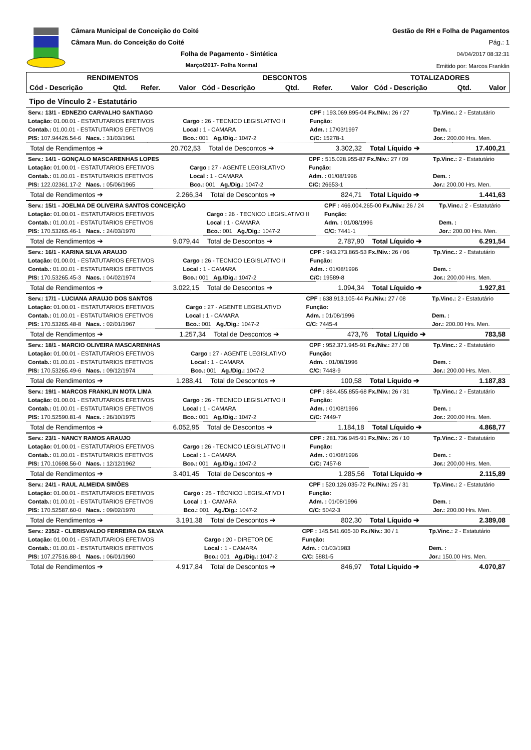Câmara Municipal de Conceição do Coité
Câmara Mun. do Conceição do Coité
Folha de Pagamento - Sintética
Março/2017- Folha Normal
Gestão de RH e Folha de Pagamentos
Pág.: 1
04/04/2017 08:32:31
Emitido por: Marcos Franklin
| RENDIMENTOS | | | | DESCONTOS | | | | TOTALIZADORES | | |
| --- | --- | --- | --- | --- | --- | --- | --- | --- | --- | --- |
| Cód - Descrição | Qtd. | Refer. | Valor | Cód - Descrição | Qtd. | Refer. | Valor | Cód - Descrição | Qtd. | Valor |
Tipo de Vínculo 2 - Estatutário
| Serv.: 13/1 - EDNEZIO CARVALHO SANTIAGO | | CPF : 193.069.895-04 Fx./Niv.: 26 / 27 | Tp.Vinc.: 2 - Estatutário |
| Lotação: 01.00.01 - ESTATUTARIOS EFETIVOS | Cargo : 26 - TECNICO LEGISLATIVO II | Função: | |
| Contab.: 01.00.01 - ESTATUTARIOS EFETIVOS | Local : 1 - CAMARA | Adm. : 17/03/1997 | Dem. : |
| PIS: 107.94426.54-6 Nacs. : 31/03/1961 | Bco.: 001 Ag./Dig.: 1047-2 | C/C: 15278-1 | Jor.: 200.00 Hrs. Men. |
| Total de Rendimentos ➔ | 20.702,53 | Total de Descontos ➔ | 3.302,32 | Total Líquido ➔ | 17.400,21 |
| Serv.: 14/1 - GONÇALO MASCARENHAS LOPES | | CPF : 515.028.955-87 Fx./Niv.: 27 / 09 | Tp.Vinc.: 2 - Estatutário |
| Lotação: 01.00.01 - ESTATUTARIOS EFETIVOS | Cargo : 27 - AGENTE LEGISLATIVO | Função: | |
| Contab.: 01.00.01 - ESTATUTARIOS EFETIVOS | Local : 1 - CAMARA | Adm. : 01/08/1996 | Dem. : |
| PIS: 122.02361.17-2 Nacs. : 05/06/1965 | Bco.: 001 Ag./Dig.: 1047-2 | C/C: 26653-1 | Jor.: 200.00 Hrs. Men. |
| Total de Rendimentos ➔ | 2.266,34 | Total de Descontos ➔ | 824,71 | Total Líquido ➔ | 1.441,63 |
| Serv.: 15/1 - JOELMA DE OLIVEIRA SANTOS CONCEIÇÃO | | CPF : 466.004.265-00 Fx./Niv.: 26 / 24 | Tp.Vinc.: 2 - Estatutário |
| Lotação: 01.00.01 - ESTATUTARIOS EFETIVOS | Cargo : 26 - TECNICO LEGISLATIVO II | Função: | |
| Contab.: 01.00.01 - ESTATUTARIOS EFETIVOS | Local : 1 - CAMARA | Adm. : 01/08/1996 | Dem. : |
| PIS: 170.53265.46-1 Nacs. : 24/03/1970 | Bco.: 001 Ag./Dig.: 1047-2 | C/C: 7441-1 | Jor.: 200.00 Hrs. Men. |
| Total de Rendimentos ➔ | 9.079,44 | Total de Descontos ➔ | 2.787,90 | Total Líquido ➔ | 6.291,54 |
| Serv.: 16/1 - KARINA SILVA ARAUJO | | CPF : 943.273.865-53 Fx./Niv.: 26 / 06 | Tp.Vinc.: 2 - Estatutário |
| Lotação: 01.00.01 - ESTATUTARIOS EFETIVOS | Cargo : 26 - TECNICO LEGISLATIVO II | Função: | |
| Contab.: 01.00.01 - ESTATUTARIOS EFETIVOS | Local : 1 - CAMARA | Adm. : 01/08/1996 | Dem. : |
| PIS: 170.53265.45-3 Nacs. : 04/02/1974 | Bco.: 001 Ag./Dig.: 1047-2 | C/C: 19589-8 | Jor.: 200.00 Hrs. Men. |
| Total de Rendimentos ➔ | 3.022,15 | Total de Descontos ➔ | 1.094,34 | Total Líquido ➔ | 1.927,81 |
| Serv.: 17/1 - LUCIANA ARAUJO DOS SANTOS | | CPF : 638.913.105-44 Fx./Niv.: 27 / 08 | Tp.Vinc.: 2 - Estatutário |
| Lotação: 01.00.01 - ESTATUTARIOS EFETIVOS | Cargo : 27 - AGENTE LEGISLATIVO | Função: | |
| Contab.: 01.00.01 - ESTATUTARIOS EFETIVOS | Local : 1 - CAMARA | Adm. : 01/08/1996 | Dem. : |
| PIS: 170.53265.48-8 Nacs. : 02/01/1967 | Bco.: 001 Ag./Dig.: 1047-2 | C/C: 7445-4 | Jor.: 200.00 Hrs. Men. |
| Total de Rendimentos ➔ | 1.257,34 | Total de Descontos ➔ | 473,76 | Total Líquido ➔ | 783,58 |
| Serv.: 18/1 - MARCIO OLIVEIRA MASCARENHAS | | CPF : 952.371.945-91 Fx./Niv.: 27 / 08 | Tp.Vinc.: 2 - Estatutário |
| Lotação: 01.00.01 - ESTATUTARIOS EFETIVOS | Cargo : 27 - AGENTE LEGISLATIVO | Função: | |
| Contab.: 01.00.01 - ESTATUTARIOS EFETIVOS | Local : 1 - CAMARA | Adm. : 01/08/1996 | Dem. : |
| PIS: 170.53265.49-6 Nacs. : 09/12/1974 | Bco.: 001 Ag./Dig.: 1047-2 | C/C: 7448-9 | Jor.: 200.00 Hrs. Men. |
| Total de Rendimentos ➔ | 1.288,41 | Total de Descontos ➔ | 100,58 | Total Líquido ➔ | 1.187,83 |
| Serv.: 19/1 - MARCOS FRANKLIN MOTA LIMA | | CPF : 884.455.855-68 Fx./Niv.: 26 / 31 | Tp.Vinc.: 2 - Estatutário |
| Lotação: 01.00.01 - ESTATUTARIOS EFETIVOS | Cargo : 26 - TECNICO LEGISLATIVO II | Função: | |
| Contab.: 01.00.01 - ESTATUTARIOS EFETIVOS | Local : 1 - CAMARA | Adm. : 01/08/1996 | Dem. : |
| PIS: 170.52590.81-4 Nacs. : 26/10/1975 | Bco.: 001 Ag./Dig.: 1047-2 | C/C: 7449-7 | Jor.: 200.00 Hrs. Men. |
| Total de Rendimentos ➔ | 6.052,95 | Total de Descontos ➔ | 1.184,18 | Total Líquido ➔ | 4.868,77 |
| Serv.: 23/1 - NANCY RAMOS ARAUJO | | CPF : 281.736.945-91 Fx./Niv.: 26 / 10 | Tp.Vinc.: 2 - Estatutário |
| Lotação: 01.00.01 - ESTATUTARIOS EFETIVOS | Cargo : 26 - TECNICO LEGISLATIVO II | Função: | |
| Contab.: 01.00.01 - ESTATUTARIOS EFETIVOS | Local : 1 - CAMARA | Adm. : 01/08/1996 | Dem. : |
| PIS: 170.10698.56-0 Nacs. : 12/12/1962 | Bco.: 001 Ag./Dig.: 1047-2 | C/C: 7457-8 | Jor.: 200.00 Hrs. Men. |
| Total de Rendimentos ➔ | 3.401,45 | Total de Descontos ➔ | 1.285,56 | Total Líquido ➔ | 2.115,89 |
| Serv.: 24/1 - RAUL ALMEIDA SIMÕES | | CPF : 520.126.035-72 Fx./Niv.: 25 / 31 | Tp.Vinc.: 2 - Estatutário |
| Lotação: 01.00.01 - ESTATUTARIOS EFETIVOS | Cargo : 25 - TÉCNICO LEGISLATIVO I | Função: | |
| Contab.: 01.00.01 - ESTATUTARIOS EFETIVOS | Local : 1 - CAMARA | Adm. : 01/08/1996 | Dem. : |
| PIS: 170.52587.60-0 Nacs. : 09/02/1970 | Bco.: 001 Ag./Dig.: 1047-2 | C/C: 5042-3 | Jor.: 200.00 Hrs. Men. |
| Total de Rendimentos ➔ | 3.191,38 | Total de Descontos ➔ | 802,30 | Total Líquido ➔ | 2.389,08 |
| Serv.: 235/2 - CLERISVALDO FERREIRA DA SILVA | | CPF : 145.541.605-30 Fx./Niv.: 30 / 1 | Tp.Vinc.: 2 - Estatutário |
| Lotação: 01.00.01 - ESTATUTARIOS EFETIVOS | Cargo : 20 - DIRETOR DE | Função: | |
| Contab.: 01.00.01 - ESTATUTARIOS EFETIVOS | Local : 1 - CAMARA | Adm. : 01/03/1983 | Dem. : |
| PIS: 107.27516.88-1 Nacs. : 06/01/1960 | Bco.: 001 Ag./Dig.: 1047-2 | C/C: 5881-5 | Jor.: 150.00 Hrs. Men. |
| Total de Rendimentos ➔ | 4.917,84 | Total de Descontos ➔ | 846,97 | Total Líquido ➔ | 4.070,87 |